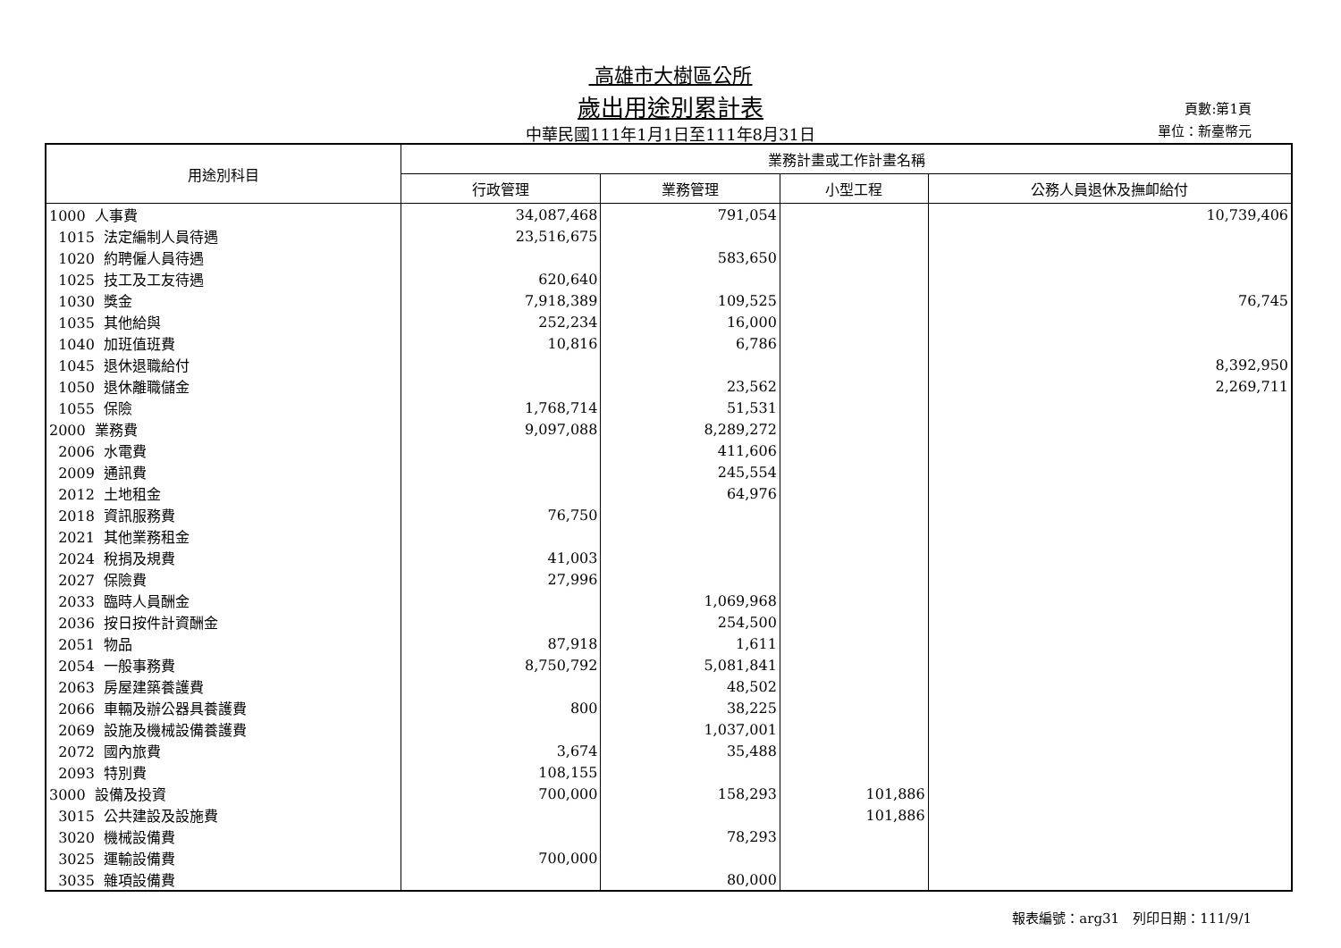高雄市大樹區公所
歲出用途別累計表
中華民國111年1月1日至111年8月31日
頁數:第1頁
單位：新臺幣元
| 用途別科目 | 業務計畫或工作計畫名稱 | | | |
| --- | --- | --- | --- | --- |
| | 行政管理 | 業務管理 | 小型工程 | 公務人員退休及撫卹給付 |
| 1000 人事費 | 34,087,468 | 791,054 | | 10,739,406 |
| 1015 法定編制人員待遇 | 23,516,675 | | | |
| 1020 約聘僱人員待遇 | | 583,650 | | |
| 1025 技工及工友待遇 | 620,640 | | | |
| 1030 獎金 | 7,918,389 | 109,525 | | 76,745 |
| 1035 其他給與 | 252,234 | 16,000 | | |
| 1040 加班值班費 | 10,816 | 6,786 | | |
| 1045 退休退職給付 | | | | 8,392,950 |
| 1050 退休離職儲金 | | 23,562 | | 2,269,711 |
| 1055 保險 | 1,768,714 | 51,531 | | |
| 2000 業務費 | 9,097,088 | 8,289,272 | | |
| 2006 水電費 | | 411,606 | | |
| 2009 通訊費 | | 245,554 | | |
| 2012 土地租金 | | 64,976 | | |
| 2018 資訊服務費 | 76,750 | | | |
| 2021 其他業務租金 | | | | |
| 2024 稅捐及規費 | 41,003 | | | |
| 2027 保險費 | 27,996 | | | |
| 2033 臨時人員酬金 | | 1,069,968 | | |
| 2036 按日按件計資酬金 | | 254,500 | | |
| 2051 物品 | 87,918 | 1,611 | | |
| 2054 一般事務費 | 8,750,792 | 5,081,841 | | |
| 2063 房屋建築養護費 | | 48,502 | | |
| 2066 車輛及辦公器具養護費 | 800 | 38,225 | | |
| 2069 設施及機械設備養護費 | | 1,037,001 | | |
| 2072 國內旅費 | 3,674 | 35,488 | | |
| 2093 特別費 | 108,155 | | | |
| 3000 設備及投資 | 700,000 | 158,293 | 101,886 | |
| 3015 公共建設及設施費 | | | 101,886 | |
| 3020 機械設備費 | | 78,293 | | |
| 3025 運輸設備費 | 700,000 | | | |
| 3035 雜項設備費 | | 80,000 | | |
報表編號：arg31　列印日期：111/9/1